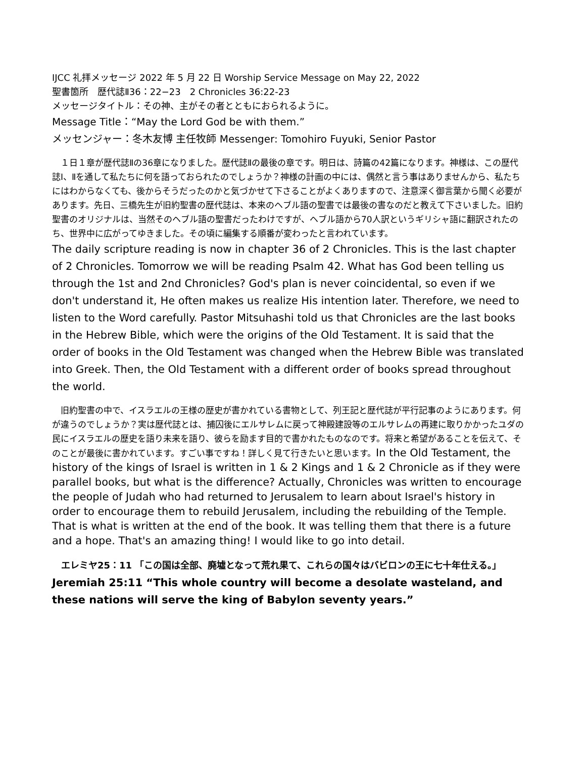IJCC 礼拝メッセージ 2022 年 5 月 22 日 Worship Service Message on May 22, 2022
聖書箇所　歴代誌Ⅱ36：22−23　2 Chronicles 36:22-23
メッセージタイトル：その神、主がその者とともにおられるように。
Message Title：“May the Lord God be with them.”
メッセンジャー：冬木友博 主任牧師 Messenger: Tomohiro Fuyuki, Senior Pastor
　１日１章が歴代誌Ⅱの36章になりました。歴代誌Ⅱの最後の章です。明日は、詩篇の42篇になります。神様は、この歴代誌Ⅰ、Ⅱを通して私たちに何を語っておられたのでしょうか？神様の計画の中には、偶然と言う事はありませんから、私たちにはわからなくても、後からそうだったのかと気づかせて下さることがよくありますので、注意深く御言葉から聞く必要があります。先日、三橋先生が旧約聖書の歴代誌は、本来のヘブル語の聖書では最後の書なのだと教えて下さいました。旧約聖書のオリジナルは、当然そのヘブル語の聖書だったわけですが、ヘブル語から70人訳というギリシャ語に翻訳されたのち、世界中に広がってゆきました。その頃に編集する順番が変わったと言われています。
The daily scripture reading is now in chapter 36 of 2 Chronicles. This is the last chapter of 2 Chronicles. Tomorrow we will be reading Psalm 42. What has God been telling us through the 1st and 2nd Chronicles? God's plan is never coincidental, so even if we don't understand it, He often makes us realize His intention later. Therefore, we need to listen to the Word carefully. Pastor Mitsuhashi told us that Chronicles are the last books in the Hebrew Bible, which were the origins of the Old Testament. It is said that the order of books in the Old Testament was changed when the Hebrew Bible was translated into Greek. Then, the Old Testament with a different order of books spread throughout the world.
　旧約聖書の中で、イスラエルの王様の歴史が書かれている書物として、列王記と歴代誌が平行記事のようにあります。何が違うのでしょうか？実は歴代誌とは、捕囚後にエルサレムに戻って神殿建設等のエルサレムの再建に取りかかったユダの民にイスラエルの歴史を語り未来を語り、彼らを励ます目的で書かれたものなのです。将来と希望があることを伝えて、そのことが最後に書かれています。すごい事ですね！詳しく見て行きたいと思います。In the Old Testament, the history of the kings of Israel is written in 1 & 2 Kings and 1 & 2 Chronicle as if they were parallel books, but what is the difference? Actually, Chronicles was written to encourage the people of Judah who had returned to Jerusalem to learn about Israel's history in order to encourage them to rebuild Jerusalem, including the rebuilding of the Temple. That is what is written at the end of the book. It was telling them that there is a future and a hope. That's an amazing thing! I would like to go into detail.
　エレミヤ25：11 「この国は全部、廃墟となって荒れ果て、これらの国々はバビロンの王に七十年仕える。」 Jeremiah 25:11 “This whole country will become a desolate wasteland, and these nations will serve the king of Babylon seventy years.”